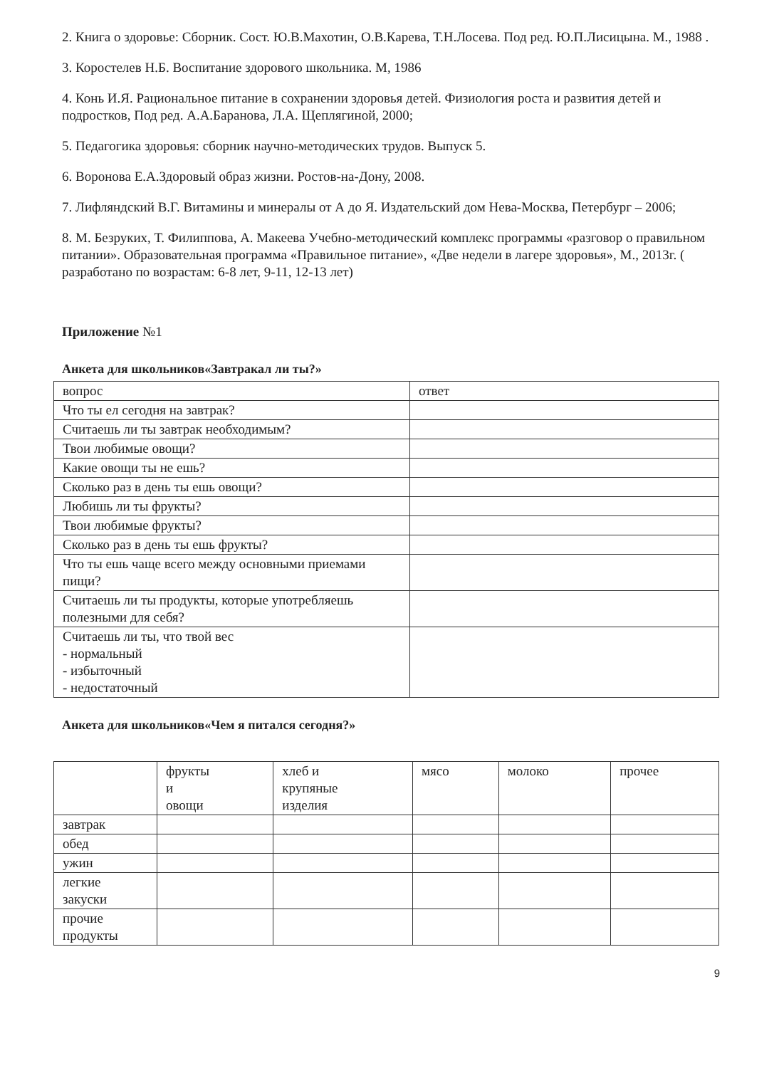2. Книга о здоровье: Сборник. Сост. Ю.В.Махотин, О.В.Карева, Т.Н.Лосева. Под ред. Ю.П.Лисицына. М., 1988 .
3. Коростелев Н.Б. Воспитание здорового школьника. М, 1986
4. Конь И.Я. Рациональное питание в сохранении здоровья детей. Физиология роста и развития детей и подростков, Под ред. А.А.Баранова, Л.А. Щеплягиной, 2000;
5. Педагогика здоровья: сборник научно-методических трудов. Выпуск 5.
6. Воронова Е.А.Здоровый образ жизни. Ростов-на-Дону, 2008.
7. Лифляндский В.Г. Витамины и минералы от А до Я. Издательский дом Нева-Москва, Петербург – 2006;
8. М. Безруких, Т. Филиппова, А. Макеева Учебно-методический комплекс программы «разговор о правильном питании». Образовательная программа «Правильное питание», «Две недели в лагере здоровья», М., 2013г. ( разработано по возрастам: 6-8 лет, 9-11, 12-13 лет)
Приложение №1
Анкета для школьников«Завтракал ли ты?»
| вопрос | ответ |
| Что ты ел сегодня на завтрак? | |
| Считаешь ли ты завтрак необходимым? | |
| Твои любимые овощи? | |
| Какие овощи ты не ешь? | |
| Сколько раз в день ты ешь овощи? | |
| Любишь ли ты фрукты? | |
| Твои любимые фрукты? | |
| Сколько раз в день ты ешь фрукты? | |
| Что ты ешь чаще всего между основными приемами пищи? | |
| Считаешь ли ты продукты, которые употребляешь полезными для себя? | |
| Считаешь ли ты, что твой вес - нормальный - избыточный - недостаточный | |
Анкета для школьников«Чем я питался сегодня?»
| | фрукты и овощи | хлеб и крупяные изделия | мясо | молоко | прочее |
| завтрак | | | | | |
| обед | | | | | |
| ужин | | | | | |
| легкие закуски | | | | | |
| прочие продукты | | | | | |
9